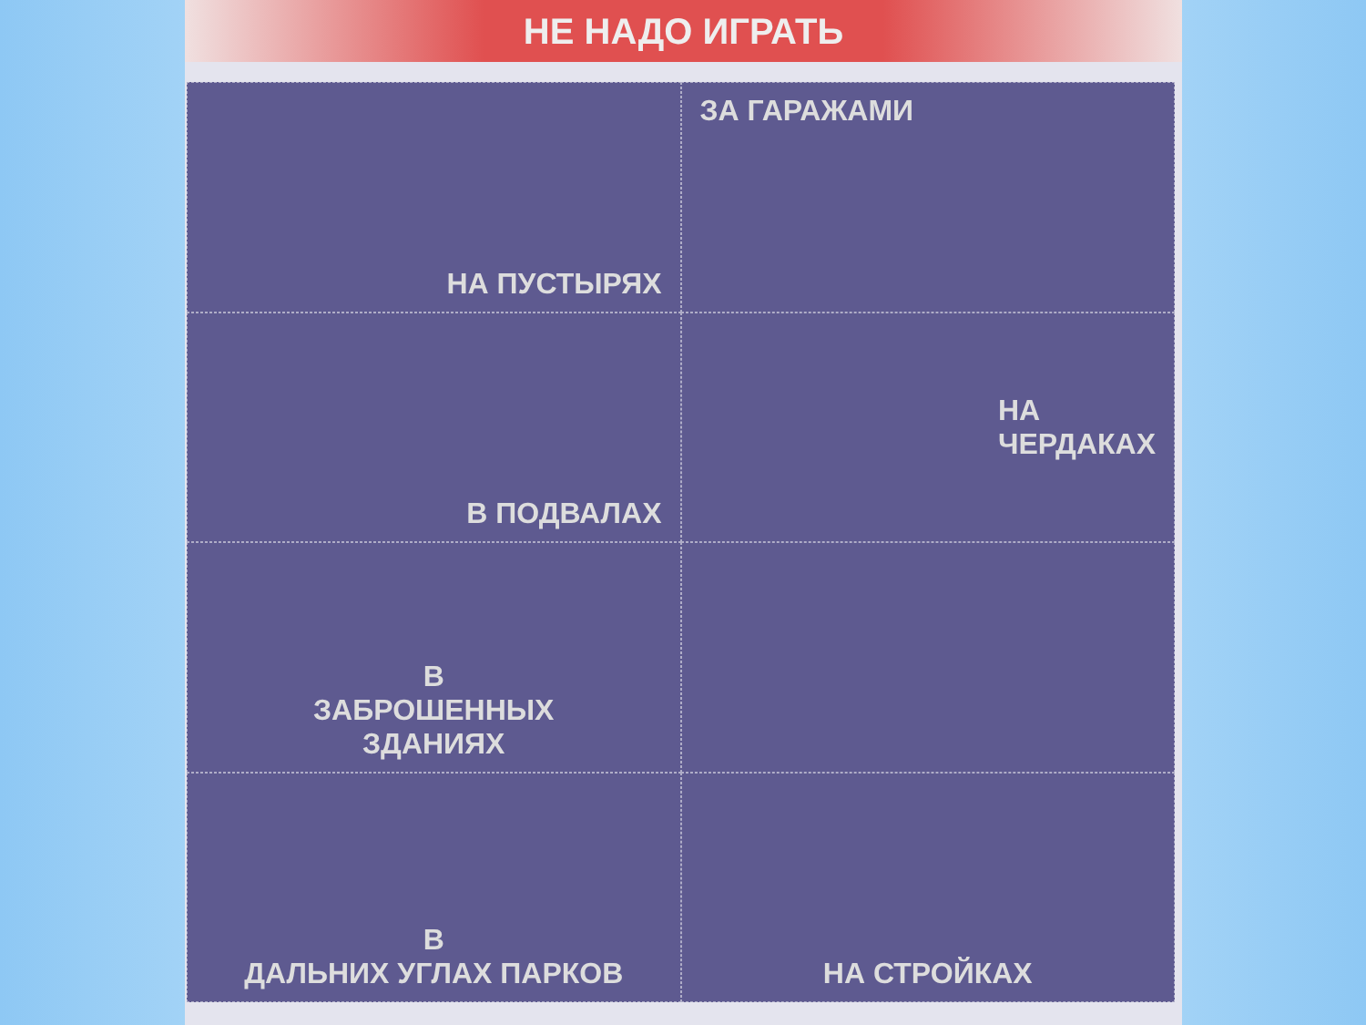НЕ НАДО ИГРАТЬ
НА ПУСТЫРЯХ
ЗА ГАРАЖАМИ
В ПОДВАЛАХ
НА
ЧЕРДАКАХ
В
ЗАБРОШЕННЫХ
ЗДАНИЯХ
В
ДАЛЬНИХ УГЛАХ ПАРКОВ
НА СТРОЙКАХ